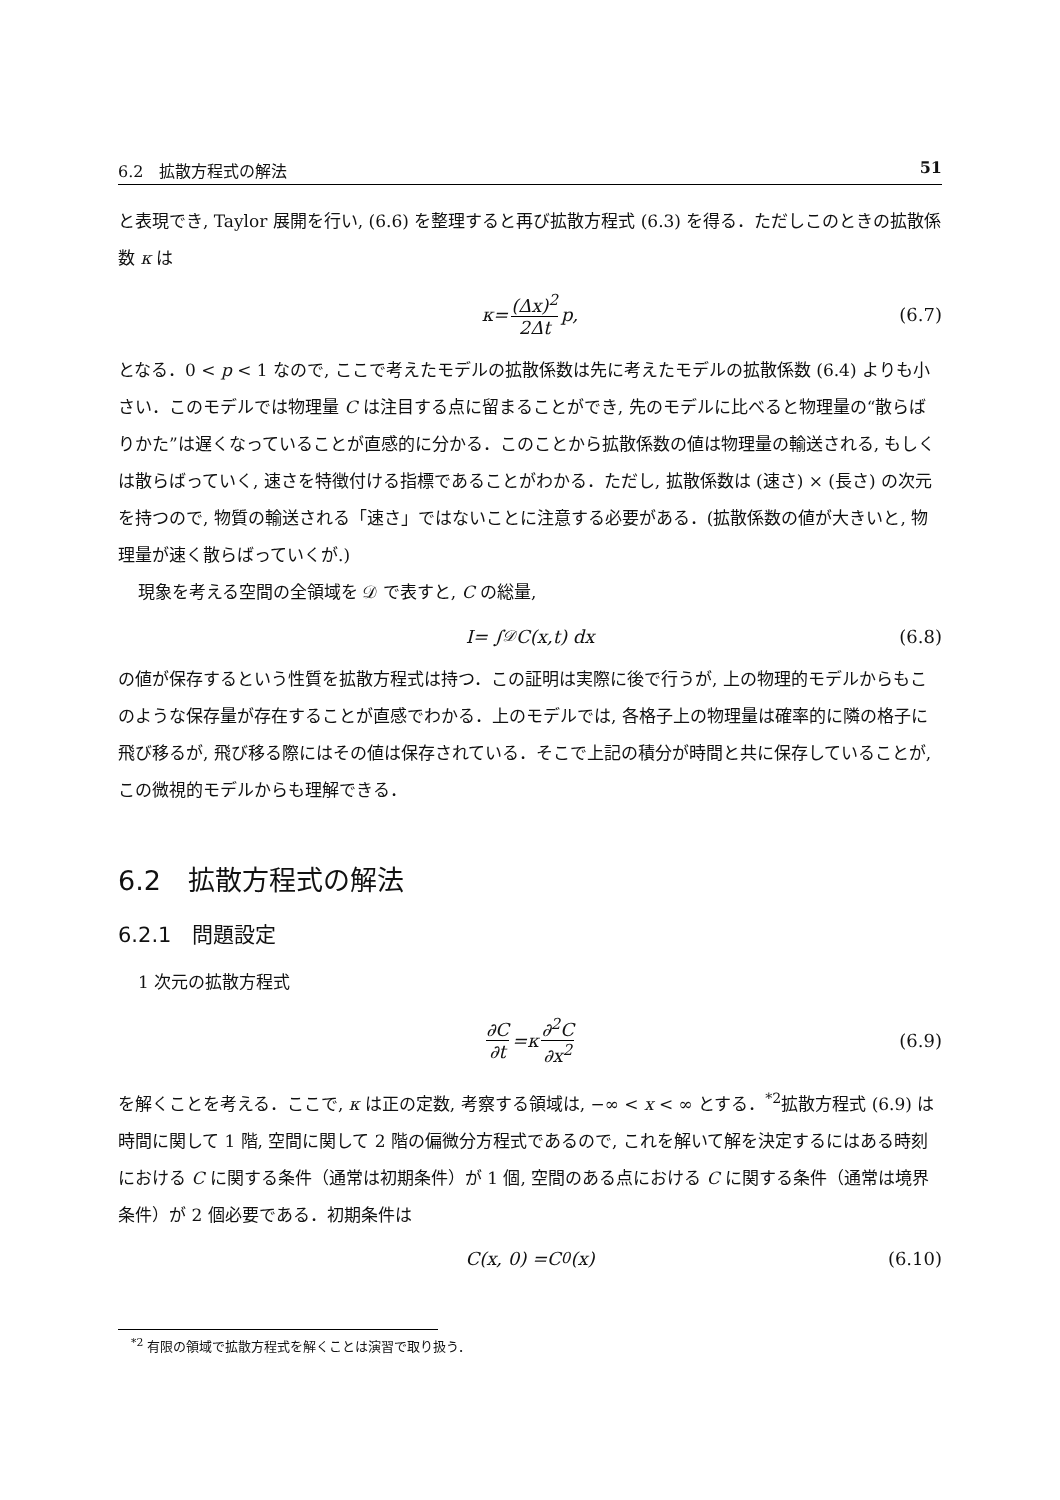6.2　拡散方程式の解法 51
と表現でき, Taylor 展開を行い, (6.6) を整理すると再び拡散方程式 (6.3) を得る．ただしこのときの拡散係数 κ は
κ = (Δx)<sup>2</sup> 2Δt p, (6.7)
となる．0 < p < 1 なので, ここで考えたモデルの拡散係数は先に考えたモデルの拡散係数 (6.4) よりも小さい．このモデルでは物理量 C は注目する点に留まることができ, 先のモデルに比べると物理量の“散らばりかた”は遅くなっていることが直感的に分かる．このことから拡散係数の値は物理量の輸送される, もしくは散らばっていく, 速さを特徴付ける指標であることがわかる．ただし, 拡散係数は (速さ) × (長さ) の次元を持つので, 物質の輸送される「速さ」ではないことに注意する必要がある．(拡散係数の値が大きいと, 物理量が速く散らばっていくが.)
現象を考える空間の全領域を 𝒟 で表すと, C の総量,
I = ∫<sub>𝒟</sub> C (x, t) d x (6.8)
の値が保存するという性質を拡散方程式は持つ．この証明は実際に後で行うが, 上の物理的モデルからもこのような保存量が存在することが直感でわかる．上のモデルでは, 各格子上の物理量は確率的に隣の格子に飛び移るが, 飛び移る際にはその値は保存されている．そこで上記の積分が時間と共に保存していることが, この微視的モデルからも理解できる．
6.2　拡散方程式の解法
6.2.1　問題設定
1 次元の拡散方程式
∂C ∂t = κ ∂<sup>2</sup>C ∂x<sup>2</sup> (6.9)
を解くことを考える．ここで, κ は正の定数, 考察する領域は, −∞ < x < ∞ とする．<sup>*2</sup>拡散方程式 (6.9) は時間に関して 1 階, 空間に関して 2 階の偏微分方程式であるので, これを解いて解を決定するにはある時刻における C に関する条件（通常は初期条件）が 1 個, 空間のある点における C に関する条件（通常は境界条件）が 2 個必要である．初期条件は
C (x, 0) = C<sub>0</sub>(x) (6.10)
　<sup>*2</sup> 有限の領域で拡散方程式を解くことは演習で取り扱う．